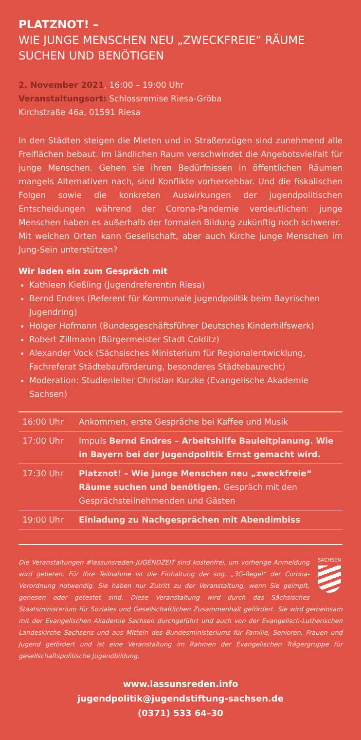PLATZNOT! –
WIE JUNGE MENSCHEN NEU „ZWECKFREIE“ RÄUME SUCHEN UND BENÖTIGEN
2. November 2021, 16:00 – 19:00 Uhr
Veranstaltungsort: Schlossremise Riesa-Gröba
Kirchstraße 46a, 01591 Riesa
In den Städten steigen die Mieten und in Straßenzügen sind zunehmend alle Freiflächen bebaut. Im ländlichen Raum verschwindet die Angebots­vielfalt für junge Menschen. Gehen sie ihren Bedürfnissen in öffentlichen Räumen mangels Alternativen nach, sind Konflikte vorhersehbar. Und die fiskalischen Folgen sowie die konkreten Auswirkungen der jugendpoliti­schen Entscheidungen während der Corona-Pandemie verdeutlichen: junge Menschen haben es außerhalb der formalen Bildung zukünftig noch schwerer.
Mit welchen Orten kann Gesellschaft, aber auch Kirche junge Menschen im Jung-Sein unterstützen?
Wir laden ein zum Gespräch mit
Kathleen Kießling (Jugendreferentin Riesa)
Bernd Endres (Referent für Kommunale Jugendpolitik beim Bayrischen Jugendring)
Holger Hofmann (Bundesgeschäftsführer Deutsches Kinderhilfswerk)
Robert Zillmann (Bürgermeister Stadt Colditz)
Alexander Vock (Sächsisches Ministerium für Regionalentwicklung, Fachreferat Städtebauförderung, besonderes Städtebaurecht)
Moderation: Studienleiter Christian Kurzke (Evangelische Akademie Sachsen)
| 16:00 Uhr | Ankommen, erste Gespräche bei Kaffee und Musik |
| 17:00 Uhr | Impuls Bernd Endres – Arbeitshilfe Bauleitplanung. Wie in Bayern bei der Jugendpolitik Ernst gemacht wird. |
| 17:30 Uhr | Platznot! – Wie junge Menschen neu „zweckfreie“ Räume suchen und benötigen. Gespräch mit den Gesprächsteilnehmenden und Gästen |
| 19:00 Uhr | Einladung zu Nachgesprächen mit Abendimbiss |
SACHSEN
Die Veranstaltungen #lassunsreden-JUGENDZEIT sind kostenfrei, um vorherige Anmeldung wird gebeten. Für Ihre Teilnahme ist die Einhaltung der sog. „3G-Regel“ der Corona-Verordnung notwendig. Sie haben nur Zutritt zu der Veranstaltung, wenn Sie geimpft, genesen oder getestet sind. Diese Veranstaltung wird durch das Sächsisches Staatsministerium für Soziales und Gesellschaftlichen Zusammenhalt gefördert. Sie wird gemeinsam mit der Evangelischen Akademie Sachsen durchgeführt und auch von der Evangelisch-Lutherischen Landeskirche Sachsens und aus Mitteln des Bundesministeriums für Familie, Senioren, Frauen und Jugend gefördert und ist eine Veranstaltung im Rahmen der Evangelischen Trägergruppe für gesellschaftspolitische Jugendbildung.
www.lassunsreden.info
jugendpolitik@jugendstiftung-sachsen.de
(0371) 533 64–30